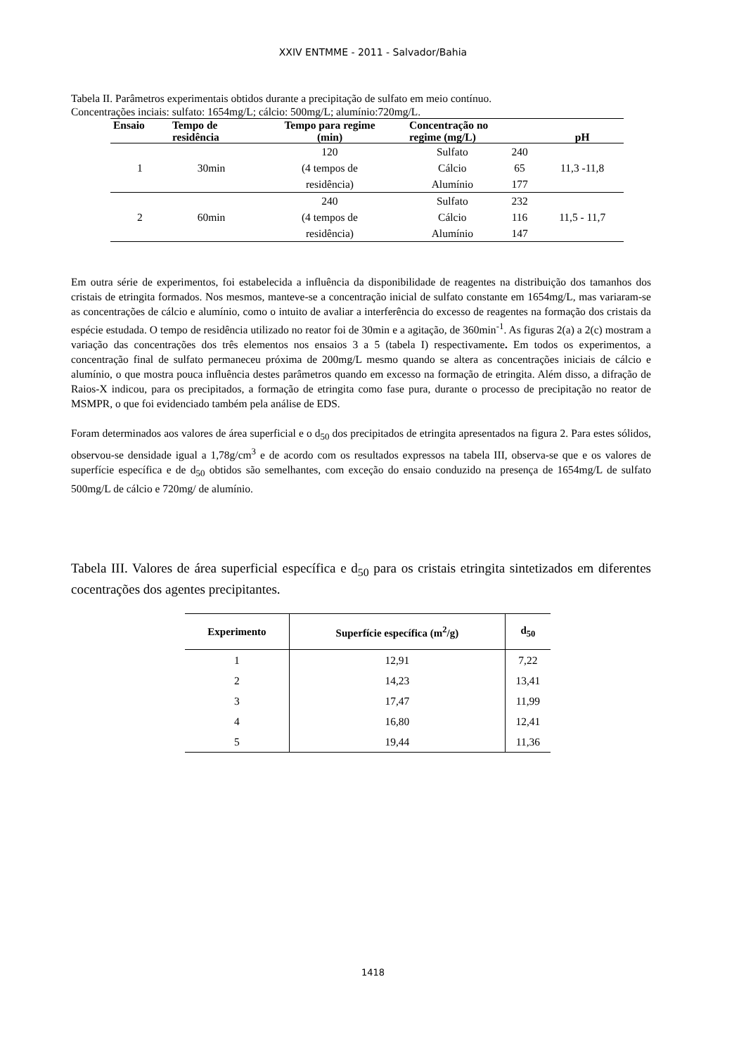XXIV ENTMME - 2011 - Salvador/Bahia
Tabela II. Parâmetros experimentais obtidos durante a precipitação de sulfato em meio contínuo.
Concentrações inciais: sulfato: 1654mg/L; cálcio: 500mg/L; alumínio:720mg/L.
| Ensaio | Tempo de residência | Tempo para regime (min) | Concentração no regime (mg/L) | | pH |
| --- | --- | --- | --- | --- | --- |
| 1 | 30min | 120 | Sulfato | 240 | 11,3 -11,8 |
| | | (4 tempos de | Cálcio | 65 | |
| | | residência) | Alumínio | 177 | |
| 2 | 60min | 240 | Sulfato | 232 | 11,5 - 11,7 |
| | | (4 tempos de | Cálcio | 116 | |
| | | residência) | Alumínio | 147 | |
Em outra série de experimentos, foi estabelecida a influência da disponibilidade de reagentes na distribuição dos tamanhos dos cristais de etringita formados. Nos mesmos, manteve-se a concentração inicial de sulfato constante em 1654mg/L, mas variaram-se as concentrações de cálcio e alumínio, como o intuito de avaliar a interferência do excesso de reagentes na formação dos cristais da espécie estudada. O tempo de residência utilizado no reator foi de 30min e a agitação, de 360min<sup>-1</sup>. As figuras 2(a) a 2(c) mostram a variação das concentrações dos três elementos nos ensaios 3 a 5 (tabela I) respectivamente. Em todos os experimentos, a concentração final de sulfato permaneceu próxima de 200mg/L mesmo quando se altera as concentrações iniciais de cálcio e alumínio, o que mostra pouca influência destes parâmetros quando em excesso na formação de etringita. Além disso, a difração de Raios-X indicou, para os precipitados, a formação de etringita como fase pura, durante o processo de precipitação no reator de MSMPR, o que foi evidenciado também pela análise de EDS.
Foram determinados aos valores de área superficial e o d<sub>50</sub> dos precipitados de etringita apresentados na figura 2. Para estes sólidos, observou-se densidade igual a 1,78g/cm<sup>3</sup> e de acordo com os resultados expressos na tabela III, observa-se que e os valores de superfície específica e de d<sub>50</sub> obtidos são semelhantes, com exceção do ensaio conduzido na presença de 1654mg/L de sulfato 500mg/L de cálcio e 720mg/ de alumínio.
Tabela III. Valores de área superficial específica e d<sub>50</sub> para os cristais etringita sintetizados em diferentes cocentrações dos agentes precipitantes.
| Experimento | Superfície específica (m<sup>2</sup>/g) | d<sub>50</sub> |
| --- | --- | --- |
| 1 | 12,91 | 7,22 |
| 2 | 14,23 | 13,41 |
| 3 | 17,47 | 11,99 |
| 4 | 16,80 | 12,41 |
| 5 | 19,44 | 11,36 |
1418